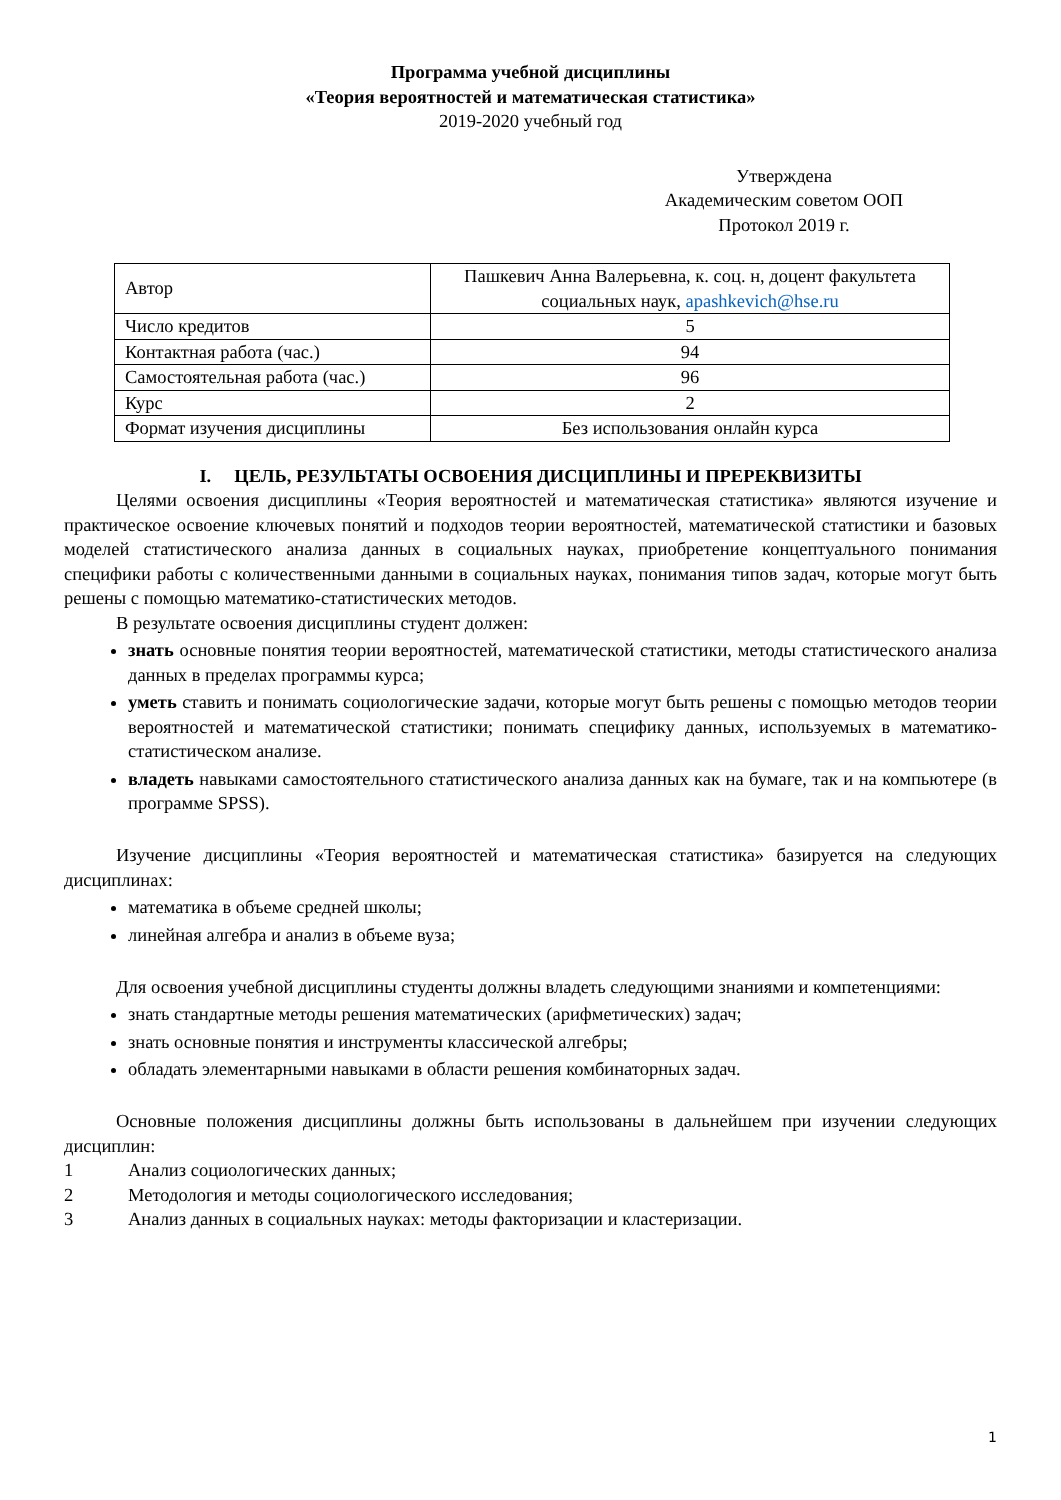Программа учебной дисциплины
«Теория вероятностей и математическая статистика»
2019-2020 учебный год
Утверждена
Академическим советом ООП
Протокол 2019 г.
| Автор | Пашкевич Анна Валерьевна, к. соц. н, доцент факультета социальных наук, apashkevich@hse.ru |
| Число кредитов | 5 |
| Контактная работа (час.) | 94 |
| Самостоятельная работа (час.) | 96 |
| Курс | 2 |
| Формат изучения дисциплины | Без использования онлайн курса |
I. ЦЕЛЬ, РЕЗУЛЬТАТЫ ОСВОЕНИЯ ДИСЦИПЛИНЫ И ПРЕРЕКВИЗИТЫ
Целями освоения дисциплины «Теория вероятностей и математическая статистика» являются изучение и практическое освоение ключевых понятий и подходов теории вероятностей, математической статистики и базовых моделей статистического анализа данных в социальных науках, приобретение концептуального понимания специфики работы с количественными данными в социальных науках, понимания типов задач, которые могут быть решены с помощью математико-статистических методов.
В результате освоения дисциплины студент должен:
знать основные понятия теории вероятностей, математической статистики, методы статистического анализа данных в пределах программы курса;
уметь ставить и понимать социологические задачи, которые могут быть решены с помощью методов теории вероятностей и математической статистики; понимать специфику данных, используемых в математико-статистическом анализе.
владеть навыками самостоятельного статистического анализа данных как на бумаге, так и на компьютере (в программе SPSS).
Изучение дисциплины «Теория вероятностей и математическая статистика» базируется на следующих дисциплинах:
математика в объеме средней школы;
линейная алгебра и анализ в объеме вуза;
Для освоения учебной дисциплины студенты должны владеть следующими знаниями и компетенциями:
знать стандартные методы решения математических (арифметических) задач;
знать основные понятия и инструменты классической алгебры;
обладать элементарными навыками в области решения комбинаторных задач.
Основные положения дисциплины должны быть использованы в дальнейшем при изучении следующих дисциплин:
1 Анализ социологических данных;
2 Методология и методы социологического исследования;
3 Анализ данных в социальных науках: методы факторизации и кластеризации.
1